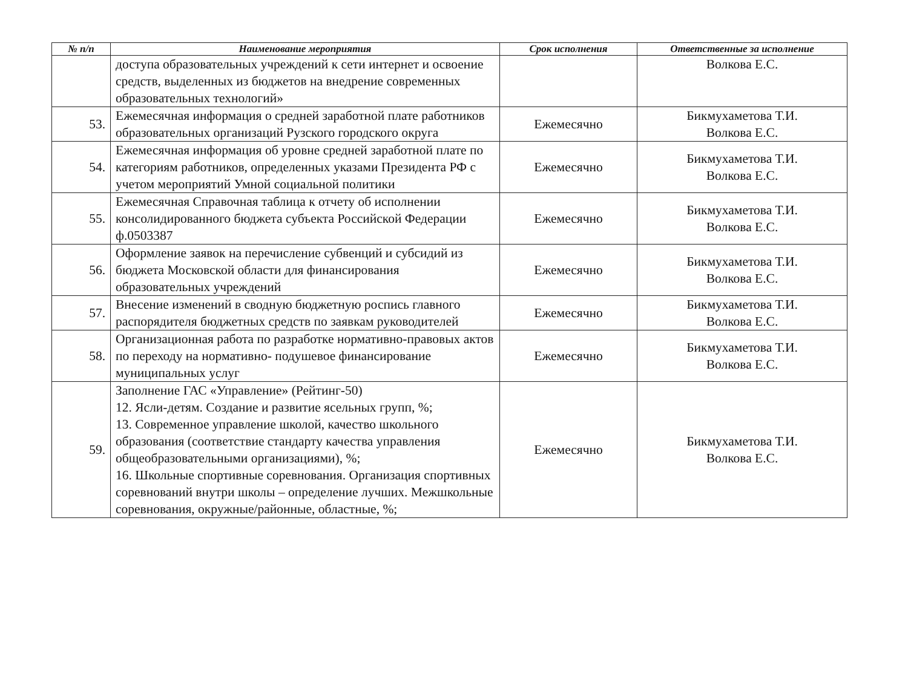| № п/п | Наименование мероприятия | Срок исполнения | Ответственные за исполнение |
| --- | --- | --- | --- |
| | доступа образовательных учреждений к сети интернет и освоение средств, выделенных из бюджетов на внедрение современных образовательных технологий» | | Волкова Е.С. |
| 53. | Ежемесячная информация о средней заработной плате работников образовательных организаций Рузского городского округа | Ежемесячно | Бикмухаметова Т.И. Волкова Е.С. |
| 54. | Ежемесячная информация об уровне средней заработной плате по категориям работников, определенных указами Президента РФ с учетом мероприятий Умной социальной политики | Ежемесячно | Бикмухаметова Т.И. Волкова Е.С. |
| 55. | Ежемесячная Справочная таблица к отчету об исполнении консолидированного бюджета субъекта Российской Федерации ф.0503387 | Ежемесячно | Бикмухаметова Т.И. Волкова Е.С. |
| 56. | Оформление заявок на перечисление субвенций и субсидий из бюджета Московской области для финансирования образовательных учреждений | Ежемесячно | Бикмухаметова Т.И. Волкова Е.С. |
| 57. | Внесение изменений в сводную бюджетную роспись главного распорядителя бюджетных средств по заявкам руководителей | Ежемесячно | Бикмухаметова Т.И. Волкова Е.С. |
| 58. | Организационная работа по разработке нормативно-правовых актов по переходу на нормативно- подушевое финансирование муниципальных услуг | Ежемесячно | Бикмухаметова Т.И. Волкова Е.С. |
| 59. | Заполнение ГАС «Управление» (Рейтинг-50) 12. Ясли-детям. Создание и развитие ясельных групп, %; 13. Современное управление школой, качество школьного образования (соответствие стандарту качества управления общеобразовательными организациями), %; 16. Школьные спортивные соревнования. Организация спортивных соревнований внутри школы – определение лучших. Межшкольные соревнования, окружные/районные, областные, %; | Ежемесячно | Бикмухаметова Т.И. Волкова Е.С. |